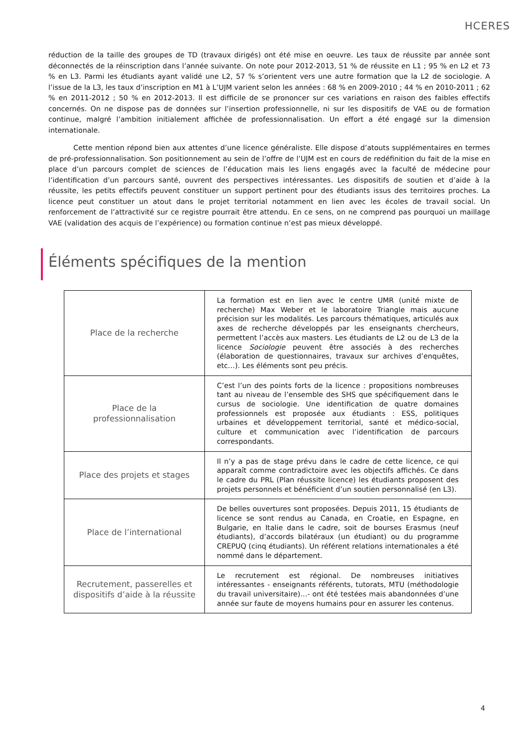HCERES
réduction de la taille des groupes de TD (travaux dirigés) ont été mise en oeuvre. Les taux de réussite par année sont déconnectés de la réinscription dans l’année suivante. On note pour 2012-2013, 51 % de réussite en L1 ; 95 % en L2 et 73 % en L3. Parmi les étudiants ayant validé une L2, 57 % s’orientent vers une autre formation que la L2 de sociologie. A l’issue de la L3, les taux d’inscription en M1 à L’UJM varient selon les années : 68 % en 2009-2010 ; 44 % en 2010-2011 ; 62 % en 2011-2012 ; 50 % en 2012-2013. Il est difficile de se prononcer sur ces variations en raison des faibles effectifs concernés. On ne dispose pas de données sur l’insertion professionnelle, ni sur les dispositifs de VAE ou de formation continue, malgré l’ambition initialement affichée de professionnalisation. Un effort a été engagé sur la dimension internationale.
Cette mention répond bien aux attentes d’une licence généraliste. Elle dispose d’atouts supplémentaires en termes de pré-professionnalisation. Son positionnement au sein de l’offre de l’UJM est en cours de redéfinition du fait de la mise en place d’un parcours complet de sciences de l’éducation mais les liens engagés avec la faculté de médecine pour l’identification d’un parcours santé, ouvrent des perspectives intéressantes. Les dispositifs de soutien et d’aide à la réussite, les petits effectifs peuvent constituer un support pertinent pour des étudiants issus des territoires proches. La licence peut constituer un atout dans le projet territorial notamment en lien avec les écoles de travail social. Un renforcement de l’attractivité sur ce registre pourrait être attendu. En ce sens, on ne comprend pas pourquoi un maillage VAE (validation des acquis de l’expérience) ou formation continue n’est pas mieux développé.
Éléments spécifiques de la mention
| Place de la recherche | La formation est en lien avec le centre UMR (unité mixte de recherche) Max Weber et le laboratoire Triangle mais aucune précision sur les modalités. Les parcours thématiques, articulés aux axes de recherche développés par les enseignants chercheurs, permettent l’accès aux masters. Les étudiants de L2 ou de L3 de la licence Sociologie peuvent être associés à des recherches (élaboration de questionnaires, travaux sur archives d’enquêtes, etc…). Les éléments sont peu précis. |
| Place de la professionnalisation | C’est l’un des points forts de la licence : propositions nombreuses tant au niveau de l’ensemble des SHS que spécifiquement dans le cursus de sociologie. Une identification de quatre domaines professionnels est proposée aux étudiants : ESS, politiques urbaines et développement territorial, santé et médico-social, culture et communication avec l’identification de parcours correspondants. |
| Place des projets et stages | Il n’y a pas de stage prévu dans le cadre de cette licence, ce qui apparaît comme contradictoire avec les objectifs affichés. Ce dans le cadre du PRL (Plan réussite licence) les étudiants proposent des projets personnels et bénéficient d’un soutien personnalisé (en L3). |
| Place de l’international | De belles ouvertures sont proposées. Depuis 2011, 15 étudiants de licence se sont rendus au Canada, en Croatie, en Espagne, en Bulgarie, en Italie dans le cadre, soit de bourses Erasmus (neuf étudiants), d’accords bilatéraux (un étudiant) ou du programme CREPUQ (cinq étudiants). Un référent relations internationales a été nommé dans le département. |
| Recrutement, passerelles et dispositifs d’aide à la réussite | Le recrutement est régional. De nombreuses initiatives intéressantes - enseignants référents, tutorats, MTU (méthodologie du travail universitaire)…- ont été testées mais abandonnées d’une année sur faute de moyens humains pour en assurer les contenus. |
4